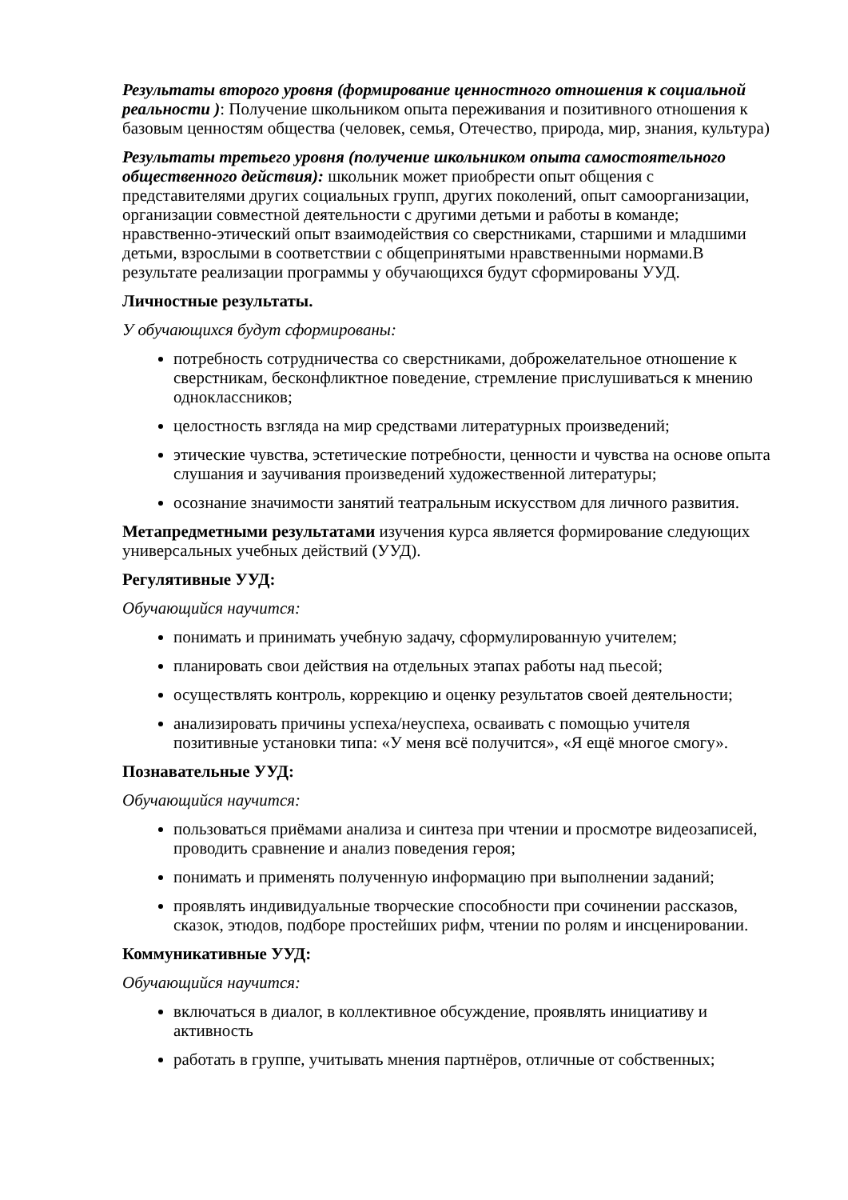Результаты второго уровня (формирование ценностного отношения к социальной реальности ): Получение школьником опыта переживания и позитивного отношения к базовым ценностям общества (человек, семья, Отечество, природа, мир, знания, культура)
Результаты третьего уровня (получение школьником опыта самостоятельного общественного действия): школьник может приобрести опыт общения с представителями других социальных групп, других поколений, опыт самоорганизации, организации совместной деятельности с другими детьми и работы в команде; нравственно-этический опыт взаимодействия со сверстниками, старшими и младшими детьми, взрослыми в соответствии с общепринятыми нравственными нормами.В результате реализации программы у обучающихся будут сформированы УУД.
Личностные результаты.
У обучающихся будут сформированы:
потребность сотрудничества со сверстниками, доброжелательное отношение к сверстникам, бесконфликтное поведение, стремление прислушиваться к мнению одноклассников;
целостность взгляда на мир средствами литературных произведений;
этические чувства, эстетические потребности, ценности и чувства на основе опыта слушания и заучивания произведений художественной литературы;
осознание значимости занятий театральным искусством для личного развития.
Метапредметными результатами изучения курса является формирование следующих универсальных учебных действий (УУД).
Регулятивные УУД:
Обучающийся научится:
понимать и принимать учебную задачу, сформулированную учителем;
планировать свои действия на отдельных этапах работы над пьесой;
осуществлять контроль, коррекцию и оценку результатов своей деятельности;
анализировать причины успеха/неуспеха, осваивать с помощью учителя позитивные установки типа: «У меня всё получится», «Я ещё многое смогу».
Познавательные УУД:
Обучающийся научится:
пользоваться приёмами анализа и синтеза при чтении и просмотре видеозаписей, проводить сравнение и анализ поведения героя;
понимать и применять полученную информацию при выполнении заданий;
проявлять индивидуальные творческие способности при сочинении рассказов, сказок, этюдов, подборе простейших рифм, чтении по ролям и инсценировании.
Коммуникативные УУД:
Обучающийся научится:
включаться в диалог, в коллективное обсуждение, проявлять инициативу и активность
работать в группе, учитывать мнения партнёров, отличные от собственных;